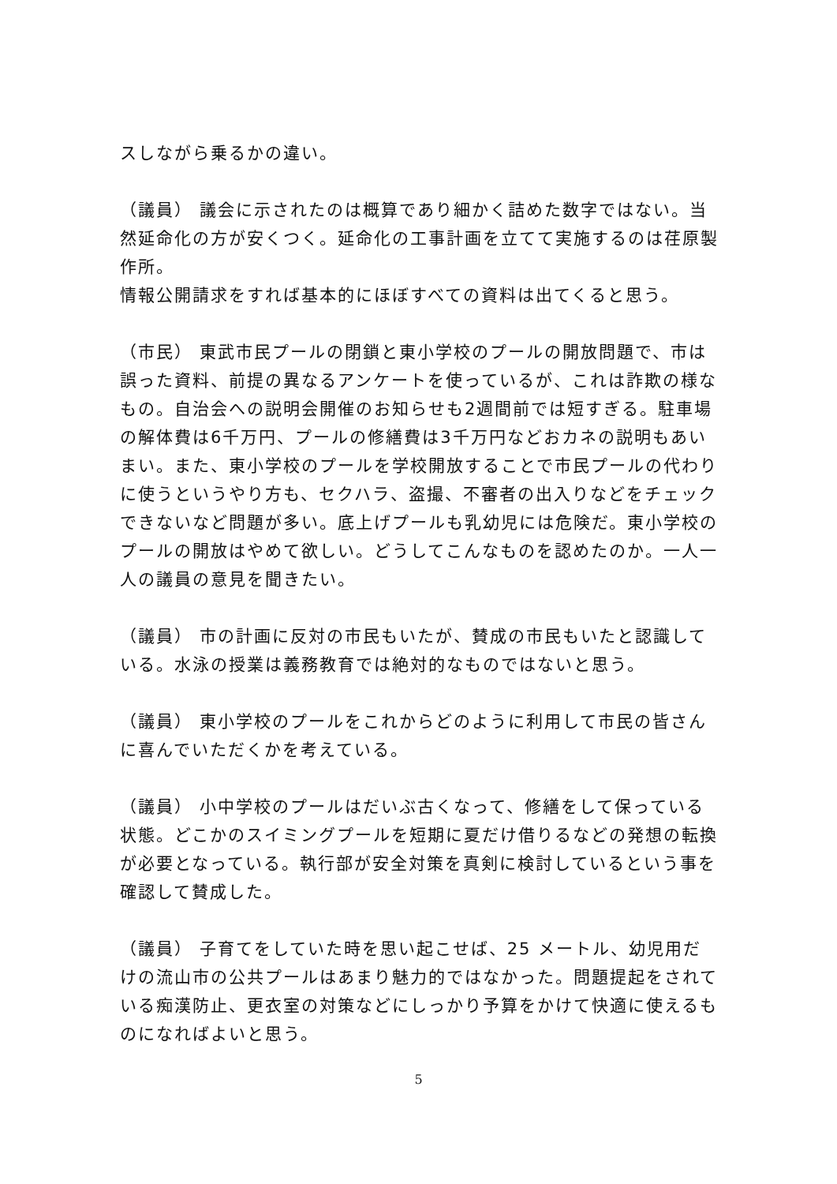スしながら乗るかの違い。
（議員） 議会に示されたのは概算であり細かく詰めた数字ではない。当然延命化の方が安くつく。延命化の工事計画を立てて実施するのは荏原製作所。
情報公開請求をすれば基本的にほぼすべての資料は出てくると思う。
（市民） 東武市民プールの閉鎖と東小学校のプールの開放問題で、市は誤った資料、前提の異なるアンケートを使っているが、これは詐欺の様なもの。自治会への説明会開催のお知らせも2週間前では短すぎる。駐車場の解体費は6千万円、プールの修繕費は3千万円などおカネの説明もあいまい。また、東小学校のプールを学校開放することで市民プールの代わりに使うというやり方も、セクハラ、盗撮、不審者の出入りなどをチェックできないなど問題が多い。底上げプールも乳幼児には危険だ。東小学校のプールの開放はやめて欲しい。どうしてこんなものを認めたのか。一人一人の議員の意見を聞きたい。
（議員） 市の計画に反対の市民もいたが、賛成の市民もいたと認識している。水泳の授業は義務教育では絶対的なものではないと思う。
（議員） 東小学校のプールをこれからどのように利用して市民の皆さんに喜んでいただくかを考えている。
（議員） 小中学校のプールはだいぶ古くなって、修繕をして保っている状態。どこかのスイミングプールを短期に夏だけ借りるなどの発想の転換が必要となっている。執行部が安全対策を真剣に検討しているという事を確認して賛成した。
（議員） 子育てをしていた時を思い起こせば、25 メートル、幼児用だけの流山市の公共プールはあまり魅力的ではなかった。問題提起をされている痴漢防止、更衣室の対策などにしっかり予算をかけて快適に使えるものになればよいと思う。
5